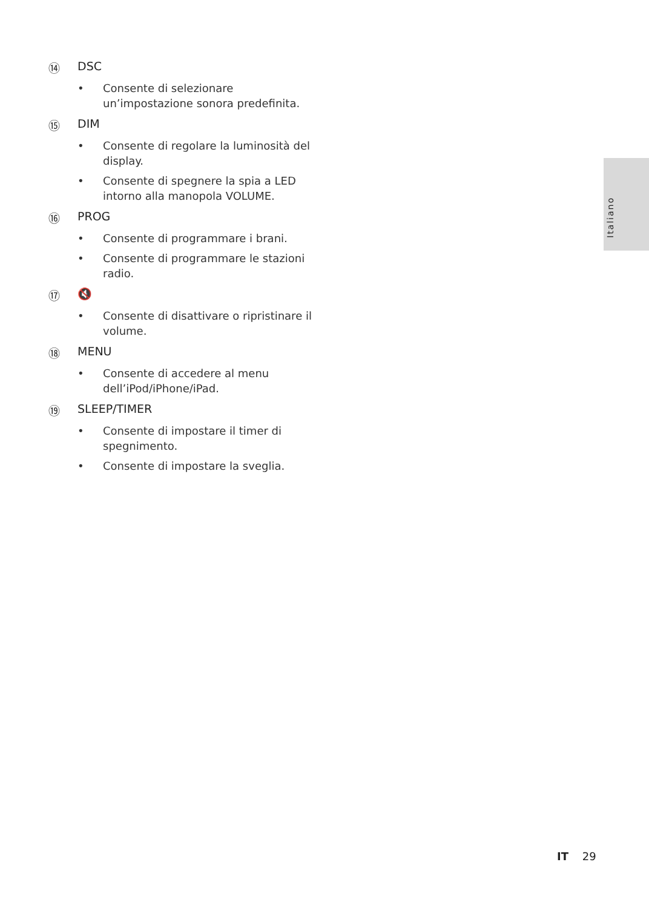Italiano
⑭ DSC
• Consente di selezionare un’impostazione sonora predefinita.
⑮ DIM
• Consente di regolare la luminosità del display.
• Consente di spegnere la spia a LED intorno alla manopola VOLUME.
⑯ PROG
• Consente di programmare i brani.
• Consente di programmare le stazioni radio.
⑰ 🔇
• Consente di disattivare o ripristinare il volume.
⑱ MENU
• Consente di accedere al menu dell’iPod/iPhone/iPad.
⑲ SLEEP/TIMER
• Consente di impostare il timer di spegnimento.
• Consente di impostare la sveglia.
IT 29